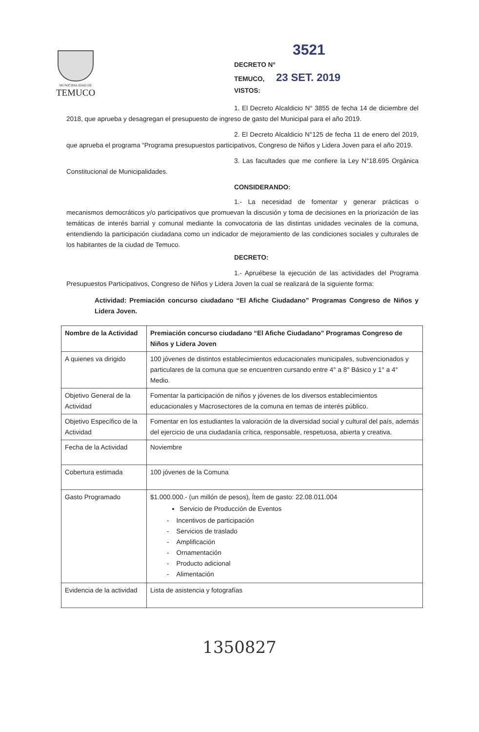MUNICIPALIDAD DE
TEMUCO
3521
DECRETO N°
TEMUCO, 23 SET. 2019
VISTOS:
1. El Decreto Alcaldicio N° 3855 de fecha 14 de diciembre del 2018, que aprueba y desagregan el presupuesto de ingreso de gasto del Municipal para el año 2019.
2. El Decreto Alcaldicio N°125 de fecha 11 de enero del 2019, que aprueba el programa “Programa presupuestos participativos, Congreso de Niños y Lidera Joven para el año 2019.
3. Las facultades que me confiere la Ley N°18.695 Orgánica Constitucional de Municipalidades.
CONSIDERANDO:
1.- La necesidad de fomentar y generar prácticas o mecanismos democráticos y/o participativos que promuevan la discusión y toma de decisiones en la priorización de las temáticas de interés barrial y comunal mediante la convocatoria de las distintas unidades vecinales de la comuna, entendiendo la participación ciudadana como un indicador de mejoramiento de las condiciones sociales y culturales de los habitantes de la ciudad de Temuco.
DECRETO:
1.- Apruébese la ejecución de las actividades del Programa Presupuestos Participativos, Congreso de Niños y Lidera Joven la cual se realizará de la siguiente forma:
Actividad: Premiación concurso ciudadano “El Afiche Ciudadano” Programas Congreso de Niños y Lidera Joven.
| Nombre de la Actividad | Premiación concurso ciudadano “El Afiche Ciudadano” Programas Congreso de Niños y Lidera Joven |
| A quienes va dirigido | 100 jóvenes de distintos establecimientos educacionales municipales, subvencionados y particulares de la comuna que se encuentren cursando entre 4° a 8° Básico y 1° a 4° Medio. |
| Objetivo General de la Actividad | Fomentar la participación de niños y jóvenes de los diversos establecimientos educacionales y Macrosectores de la comuna en temas de interés público. |
| Objetivo Específico de la Actividad | Fomentar en los estudiantes la valoración de la diversidad social y cultural del país, además del ejercicio de una ciudadanía crítica, responsable, respetuosa, abierta y creativa. |
| Fecha de la Actividad | Noviembre |
| Cobertura estimada | 100 jóvenes de la Comuna |
| Gasto Programado | $1.000.000.- (un millón de pesos), Ítem de gasto: 22.08.011.004 Servicio de Producción de Eventos - Incentivos de participación - Servicios de traslado - Amplificación - Ornamentación - Producto adicional - Alimentación |
| Evidencia de la actividad | Lista de asistencia y fotografías |
1350827